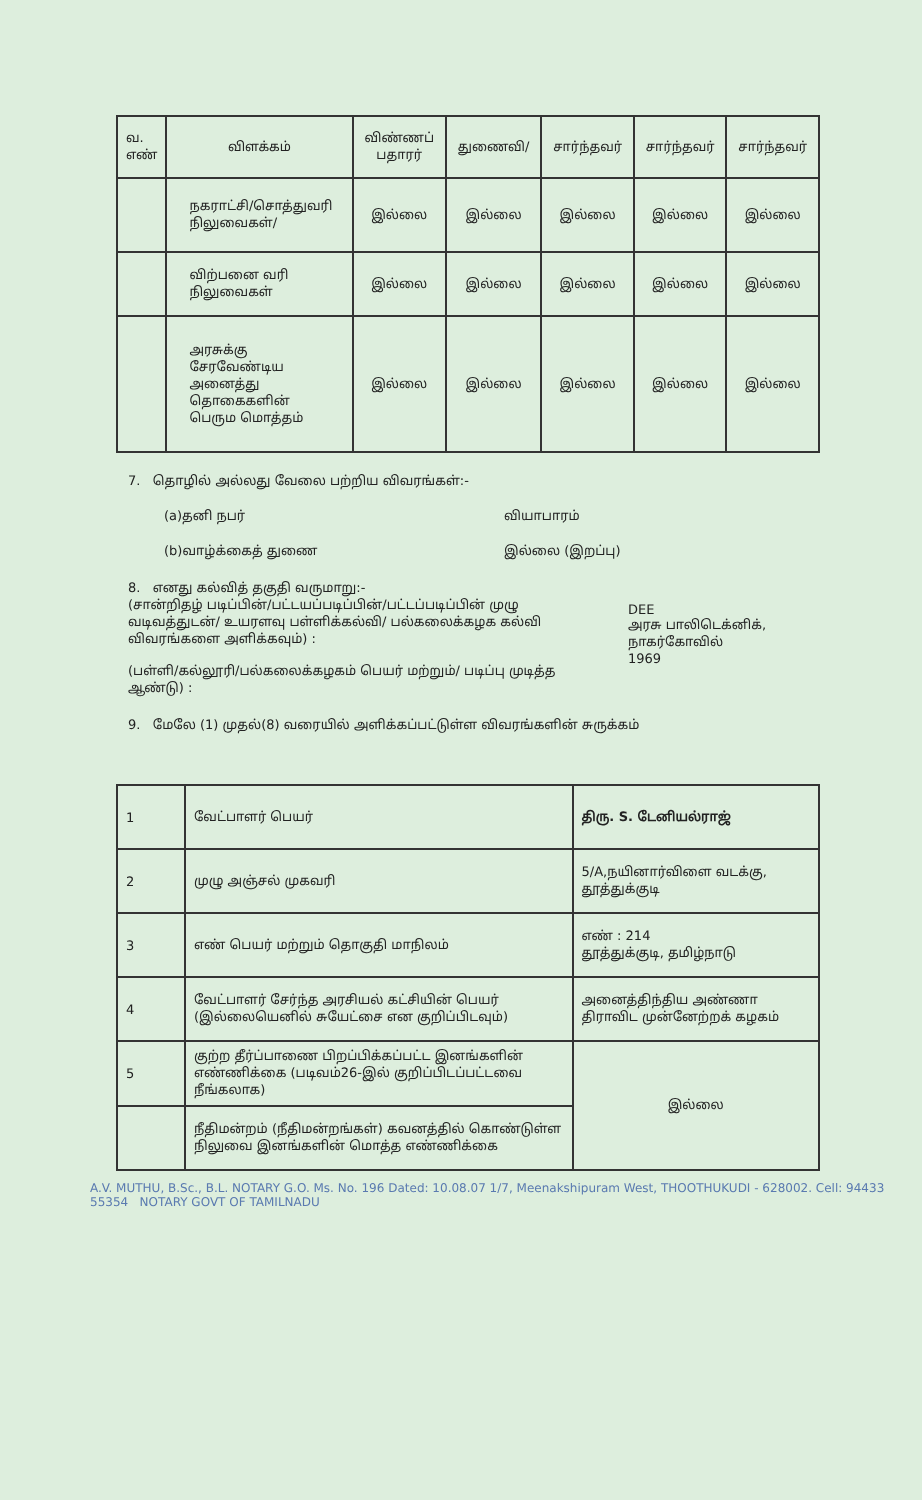| வ. எண் | விளக்கம் | விண்ணப் பதாரர் | துணைவி/ | சார்ந்தவர் | சார்ந்தவர் | சார்ந்தவர் |
| --- | --- | --- | --- | --- | --- | --- |
| | நகராட்சி/சொத்துவரி நிலுவைகள்/ | இல்லை | இல்லை | இல்லை | இல்லை | இல்லை |
| | விற்பனை வரி நிலுவைகள் | இல்லை | இல்லை | இல்லை | இல்லை | இல்லை |
| | அரசுக்கு சேரவேண்டிய அனைத்து தொகைகளின் பெரும மொத்தம் | இல்லை | இல்லை | இல்லை | இல்லை | இல்லை |
7. தொழில் அல்லது வேலை பற்றிய விவரங்கள்:-
(a)தனி நபர் வியாபாரம்
(b)வாழ்க்கைத் துணை இல்லை (இறப்பு)
8. எனது கல்வித் தகுதி வருமாறு:-
(சான்றிதழ் படிப்பின்/பட்டயப்படிப்பின்/பட்டப்படிப்பின் முழு வடிவத்துடன்/ உயரளவு பள்ளிக்கல்வி/ பல்கலைக்கழக கல்வி விவரங்களை அளிக்கவும்) :
(பள்ளி/கல்லூரி/பல்கலைக்கழகம் பெயர் மற்றும்/ படிப்பு முடித்த ஆண்டு) :
DEE
அரசு பாலிடெக்னிக்,
நாகர்கோவில்
1969
9. மேலே (1) முதல்(8) வரையில் அளிக்கப்பட்டுள்ள விவரங்களின் சுருக்கம்
| 1 | வேட்பாளர் பெயர் | திரு. S. டேனியல்ராஜ் |
| 2 | முழு அஞ்சல் முகவரி | 5/A,நயினார்விளை வடக்கு, தூத்துக்குடி |
| 3 | எண் பெயர் மற்றும் தொகுதி மாநிலம் | எண் : 214 தூத்துக்குடி, தமிழ்நாடு |
| 4 | வேட்பாளர் சேர்ந்த அரசியல் கட்சியின் பெயர் (இல்லையெனில் சுயேட்சை என குறிப்பிடவும்) | அனைத்திந்திய அண்ணா திராவிட முன்னேற்றக் கழகம் |
| 5 | குற்ற தீர்ப்பாணை பிறப்பிக்கப்பட்ட இனங்களின் எண்ணிக்கை (படிவம்26-இல் குறிப்பிடப்பட்டவை நீங்கலாக) | இல்லை |
| | நீதிமன்றம் (நீதிமன்றங்கள்) கவனத்தில் கொண்டுள்ள நிலுவை இனங்களின் மொத்த எண்ணிக்கை | |
A.V. MUTHU, B.Sc., B.L. NOTARY G.O. Ms. No. 196 Dated: 10.08.07 1/7, Meenakshipuram West, THOOTHUKUDI - 628002. Cell: 94433 55354 NOTARY GOVT OF TAMILNADU